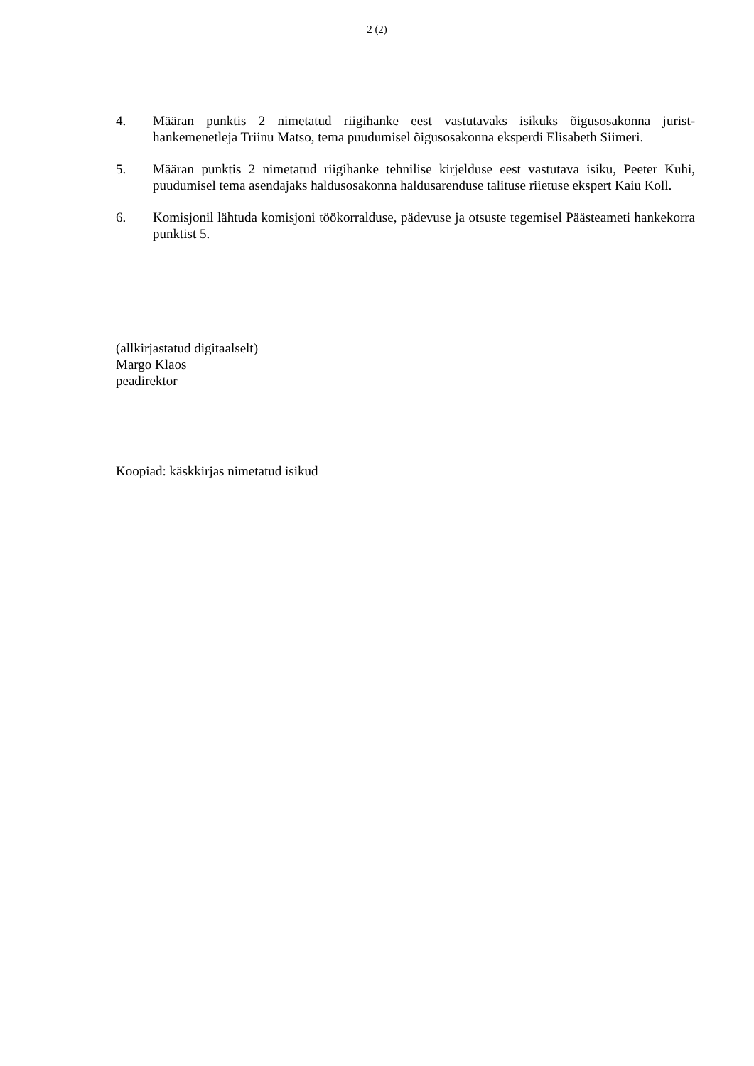2 (2)
4. Määran punktis 2 nimetatud riigihanke eest vastutavaks isikuks õigusosakonna jurist-hankemenetleja Triinu Matso, tema puudumisel õigusosakonna eksperdi Elisabeth Siimeri.
5. Määran punktis 2 nimetatud riigihanke tehnilise kirjelduse eest vastutava isiku, Peeter Kuhi, puudumisel tema asendajaks haldusosakonna haldusarenduse talituse riietuse ekspert Kaiu Koll.
6. Komisjonil lähtuda komisjoni töökorralduse, pädevuse ja otsuste tegemisel Päästeameti hankekorra punktist 5.
(allkirjastatud digitaalselt)
Margo Klaos
peadirektor
Koopiad: käskkirjas nimetatud isikud